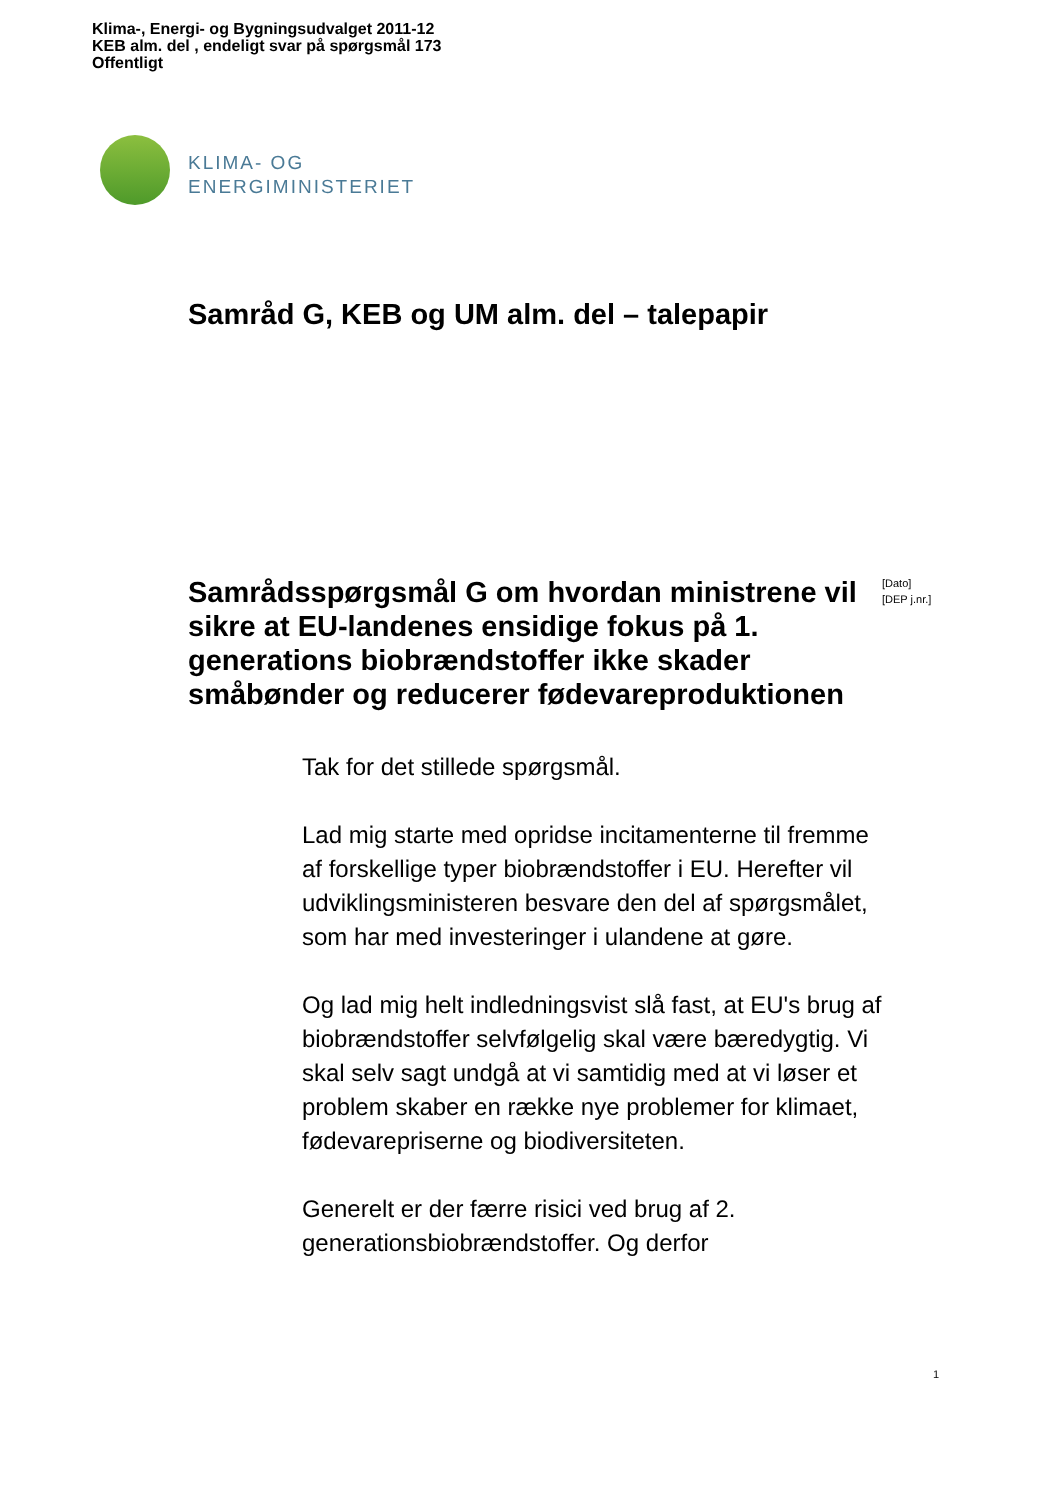Klima-, Energi- og Bygningsudvalget 2011-12
KEB alm. del , endeligt svar på spørgsmål 173
Offentligt
KLIMA- OG
ENERGIMINISTERIET
Samråd G, KEB og UM alm. del – talepapir
Samrådsspørgsmål G om hvordan ministrene vil sikre at EU-landenes ensidige fokus på 1. generations biobrændstoffer ikke skader småbønder og reducerer fødevareproduktionen
[Dato]
[DEP j.nr.]
Tak for det stillede spørgsmål.
Lad mig starte med opridse incitamenterne til fremme af forskellige typer biobrændstoffer i EU. Herefter vil udviklingsministeren besvare den del af spørgsmålet, som har med investeringer i ulandene at gøre.
Og lad mig helt indledningsvist slå fast, at EU's brug af biobrændstoffer selvfølgelig skal være bæredygtig. Vi skal selv sagt undgå at vi samtidig med at vi løser et problem skaber en række nye problemer for klimaet, fødevarepriserne og biodiversiteten.
Generelt er der færre risici ved brug af 2. generationsbiobrændstoffer. Og derfor
1